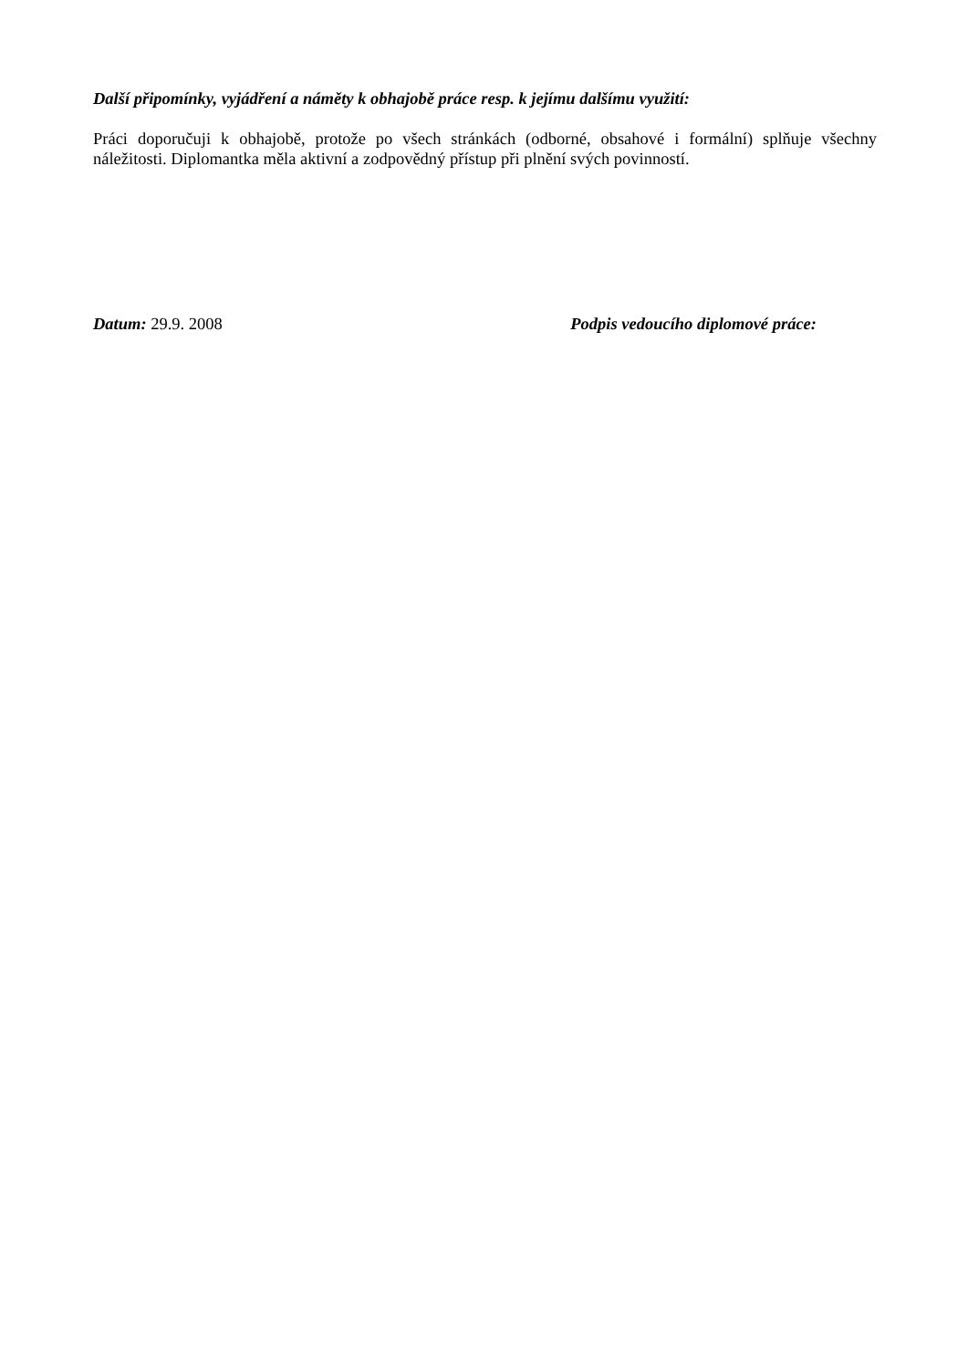Další připomínky, vyjádření a náměty k obhajobě práce resp. k jejímu dalšímu využití:
Práci doporučuji k obhajobě, protože po všech stránkách (odborné, obsahové i formální) splňuje všechny náležitosti. Diplomantka měla aktivní a zodpovědný přístup při plnění svých povinností.
Datum: 29.9. 2008 Podpis vedoucího diplomové práce: